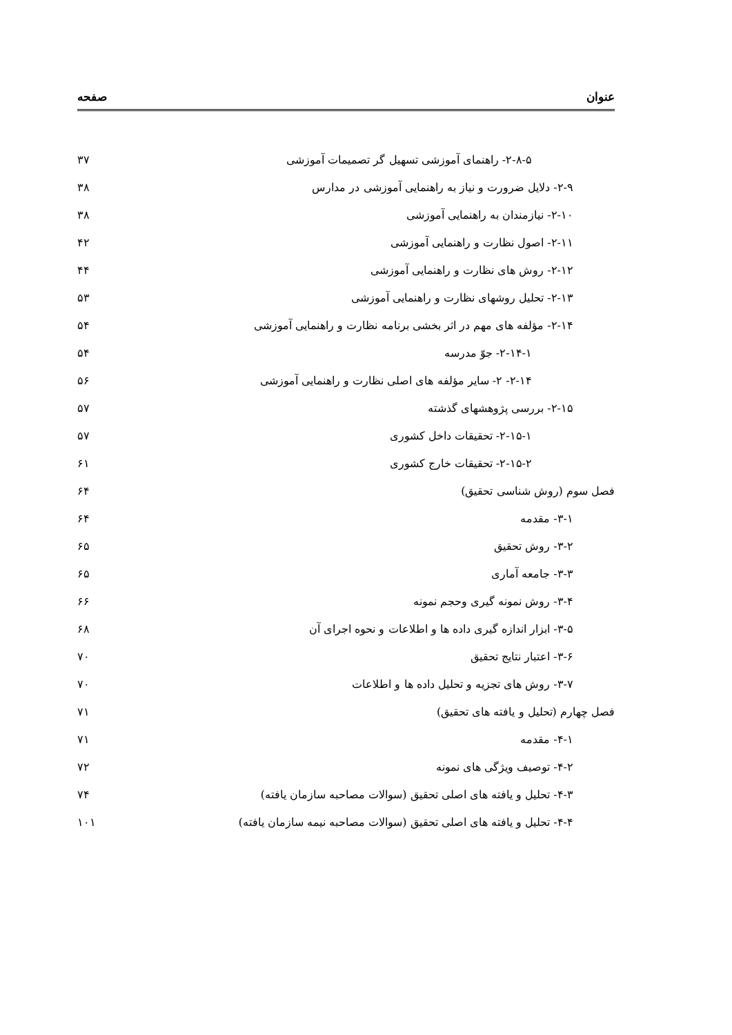عنوان صفحه
۲-۸-۵- راهنمای آموزشی تسهیل گر تصمیمات آموزشی ۳۷
۲-۹- دلایل ضرورت و نیاز به راهنمایی آموزشی در مدارس ۳۸
۲-۱۰- نیازمندان به راهنمایی آموزشی ۳۸
۲-۱۱- اصول نظارت و راهنمایی آموزشی ۴۲
۲-۱۲- روش های نظارت و راهنمایی آموزشی ۴۴
۲-۱۳- تحلیل روشهای نظارت و راهنمایی آموزشی ۵۳
۲-۱۴- مؤلفه های مهم در اثر بخشی برنامه نظارت و راهنمایی آموزشی ۵۴
۲-۱۴-۱- جوّ مدرسه ۵۴
۲-۱۴- ۲- سایر مؤلفه های اصلی نظارت و راهنمایی آموزشی ۵۶
۲-۱۵- بررسی پژوهشهای گذشته ۵۷
۲-۱۵-۱- تحقیقات داخل کشوری ۵۷
۲-۱۵-۲- تحقیقات خارج کشوری ۶۱
فصل سوم (روش شناسی تحقیق) ۶۴
۳-۱- مقدمه ۶۴
۳-۲- روش تحقیق ۶۵
۳-۳- جامعه آماری ۶۵
۳-۴- روش نمونه گیری وحجم نمونه ۶۶
۳-۵- ابزار اندازه گیری داده ها و اطلاعات و نحوه اجرای آن ۶۸
۳-۶- اعتبار نتایج تحقیق ۷۰
۳-۷- روش های تجزیه و تحلیل داده ها و اطلاعات ۷۰
فصل چهارم (تحلیل و یافته های تحقیق) ۷۱
۴-۱- مقدمه ۷۱
۴-۲- توصیف ویژگی های نمونه ۷۲
۴-۳- تحلیل و یافته های اصلی تحقیق (سوالات مصاحبه سازمان یافته) ۷۴
۴-۴- تحلیل و یافته های اصلی تحقیق (سوالات مصاحبه نیمه سازمان یافته) ۱۰۱